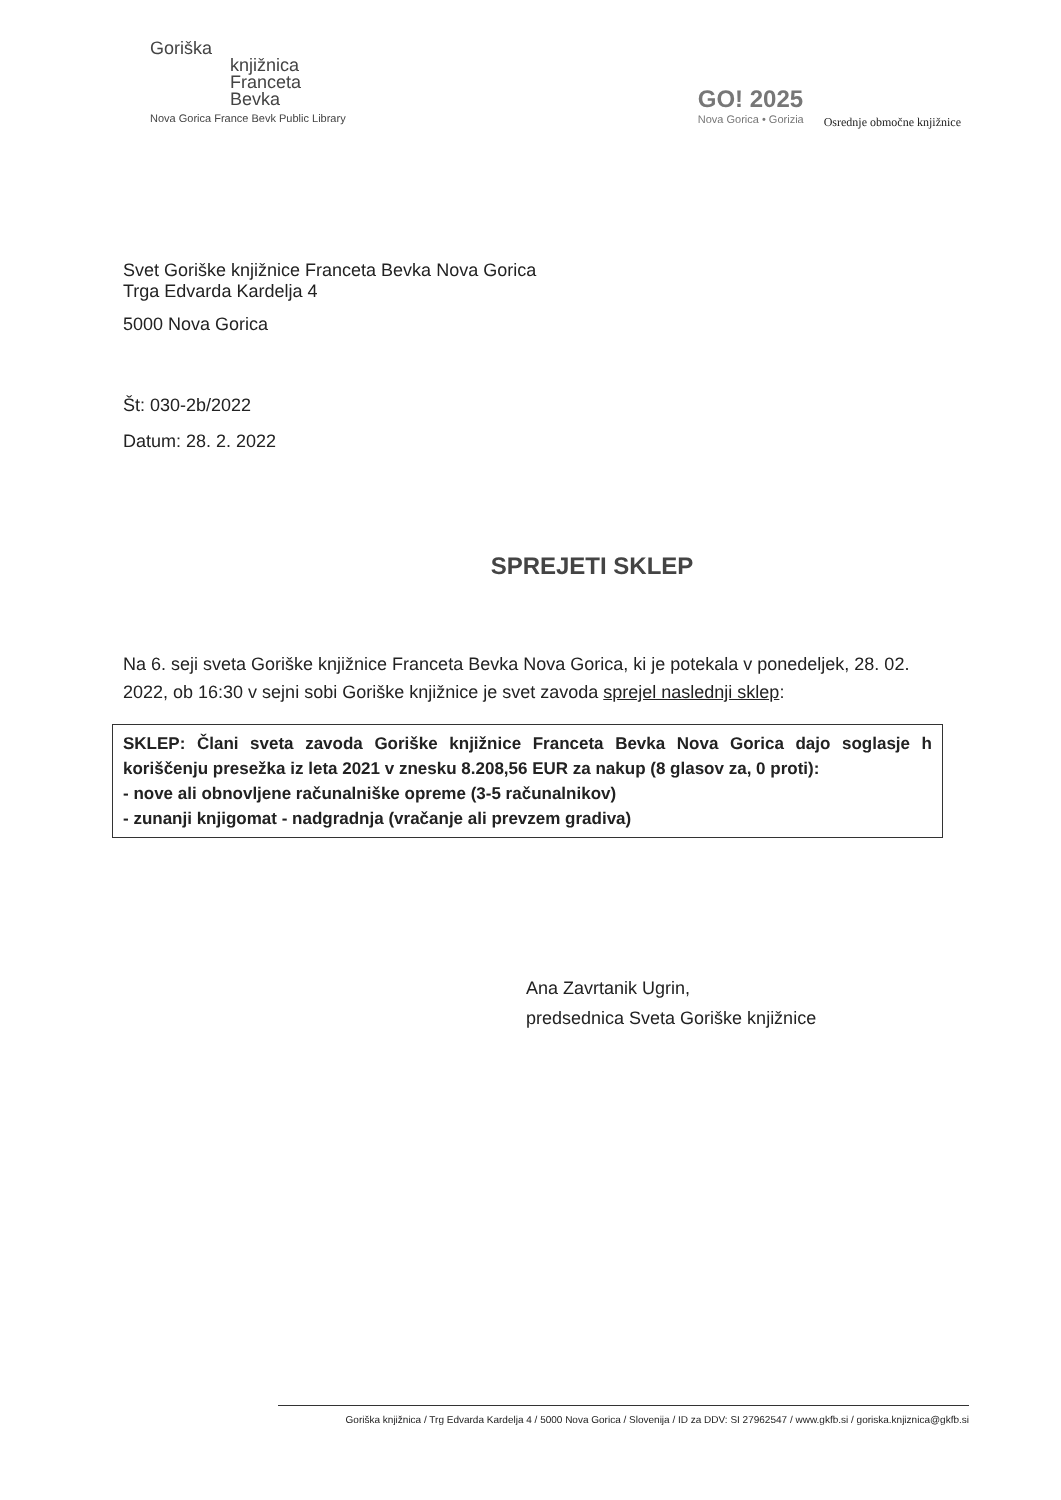Goriška
knjižnica
Franceta
Bevka
Nova Gorica France Bevk Public Library
GO! 2025
Nova Gorica • Gorizia
Osrednje območne knjižnice
Svet Goriške knjižnice Franceta Bevka Nova Gorica
Trga Edvarda Kardelja 4
5000 Nova Gorica
Št: 030-2b/2022
Datum: 28. 2. 2022
SPREJETI SKLEP
Na 6. seji sveta Goriške knjižnice Franceta Bevka Nova Gorica, ki je potekala v ponedeljek, 28. 02. 2022, ob 16:30 v sejni sobi Goriške knjižnice je svet zavoda sprejel naslednji sklep:
SKLEP: Člani sveta zavoda Goriške knjižnice Franceta Bevka Nova Gorica dajo soglasje h koriščenju presežka iz leta 2021 v znesku 8.208,56 EUR za nakup (8 glasov za, 0 proti):
- nove ali obnovljene računalniške opreme (3-5 računalnikov)
- zunanji knjigomat - nadgradnja (vračanje ali prevzem gradiva)
Ana Zavrtanik Ugrin,
predsednica Sveta Goriške knjižnice
Goriška knjižnica / Trg Edvarda Kardelja 4 / 5000 Nova Gorica / Slovenija / ID za DDV: SI 27962547 / www.gkfb.si / goriska.knjiznica@gkfb.si